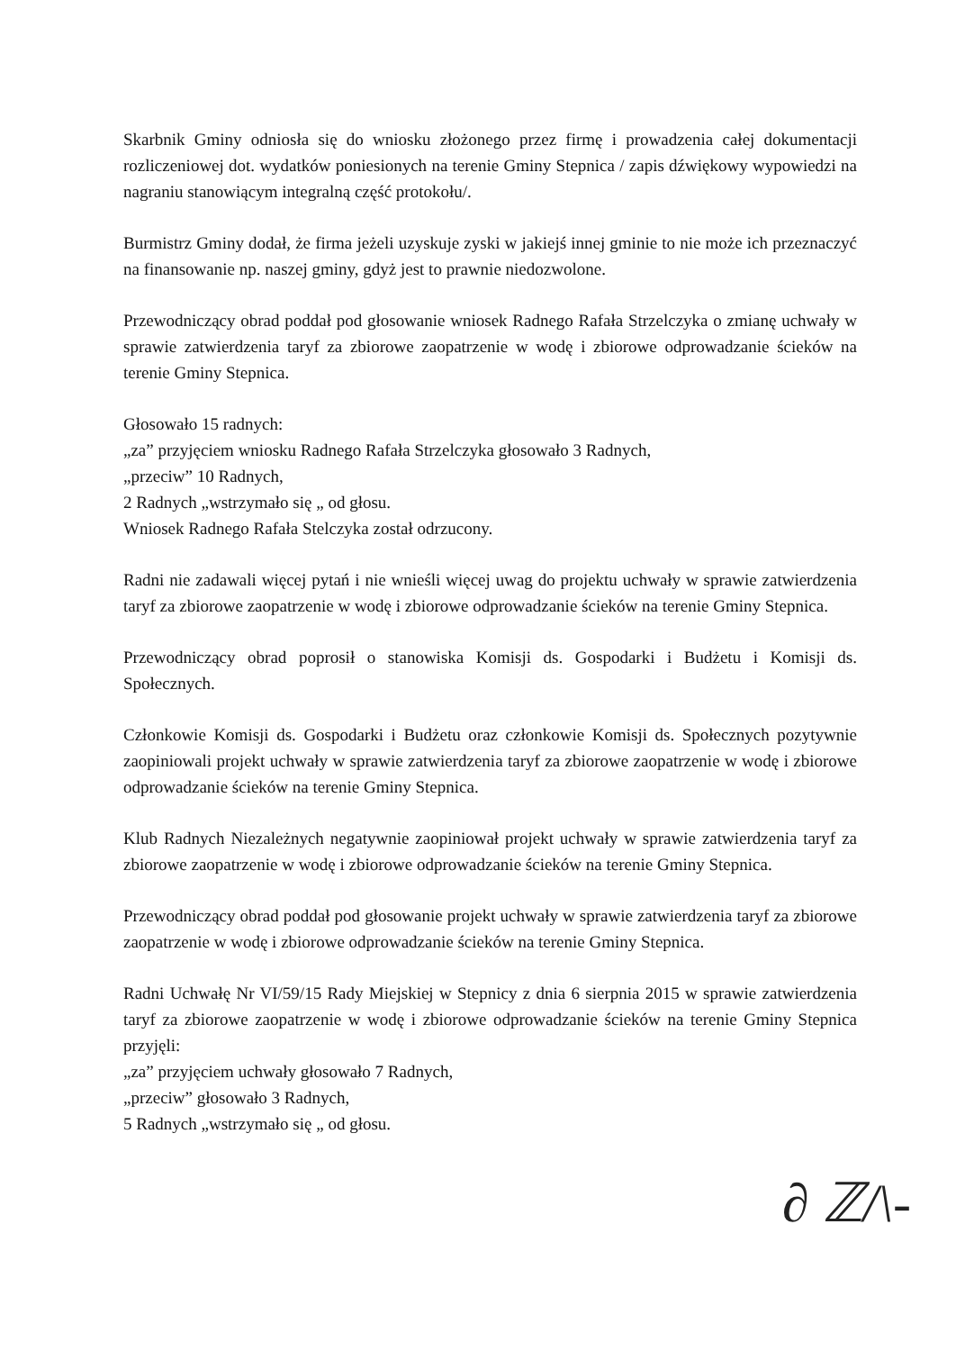Skarbnik Gminy odniosła się do wniosku złożonego przez firmę i prowadzenia całej dokumentacji rozliczeniowej dot. wydatków poniesionych na terenie Gminy Stepnica / zapis dźwiękowy wypowiedzi na nagraniu stanowiącym integralną część protokołu/.
Burmistrz Gminy dodał, że firma jeżeli uzyskuje zyski w jakiejś innej gminie to nie może ich przeznaczyć na finansowanie np. naszej gminy, gdyż jest to prawnie niedozwolone.
Przewodniczący obrad poddał pod głosowanie wniosek Radnego Rafała Strzelczyka o zmianę uchwały w sprawie zatwierdzenia taryf za zbiorowe zaopatrzenie w wodę i zbiorowe odprowadzanie ścieków na terenie Gminy Stepnica.
Głosowało 15 radnych:
„za” przyjęciem wniosku Radnego Rafała Strzelczyka głosowało 3 Radnych,
„przeciw” 10 Radnych,
2 Radnych „wstrzymało się „ od głosu.
Wniosek Radnego Rafała Stelczyka został odrzucony.
Radni nie zadawali więcej pytań i nie wnieśli więcej uwag do projektu uchwały w sprawie zatwierdzenia taryf za zbiorowe zaopatrzenie w wodę i zbiorowe odprowadzanie ścieków na terenie Gminy Stepnica.
Przewodniczący obrad poprosił o stanowiska Komisji ds. Gospodarki i Budżetu i Komisji ds. Społecznych.
Członkowie Komisji ds. Gospodarki i Budżetu oraz członkowie Komisji ds. Społecznych pozytywnie zaopiniowali projekt uchwały w sprawie zatwierdzenia taryf za zbiorowe zaopatrzenie w wodę i zbiorowe odprowadzanie ścieków na terenie Gminy Stepnica.
Klub Radnych Niezależnych negatywnie zaopiniował projekt uchwały w sprawie zatwierdzenia taryf za zbiorowe zaopatrzenie w wodę i zbiorowe odprowadzanie ścieków na terenie Gminy Stepnica.
Przewodniczący obrad poddał pod głosowanie projekt uchwały w sprawie zatwierdzenia taryf za zbiorowe zaopatrzenie w wodę i zbiorowe odprowadzanie ścieków na terenie Gminy Stepnica.
Radni Uchwałę Nr VI/59/15 Rady Miejskiej w Stepnicy z dnia 6 sierpnia 2015 w sprawie zatwierdzenia taryf za zbiorowe zaopatrzenie w wodę i zbiorowe odprowadzanie ścieków na terenie Gminy Stepnica przyjęli:
„za” przyjęciem uchwały głosowało 7 Radnych,
„przeciw” głosowało 3 Radnych,
5 Radnych „wstrzymało się „ od głosu.
∂ ℤ/\-